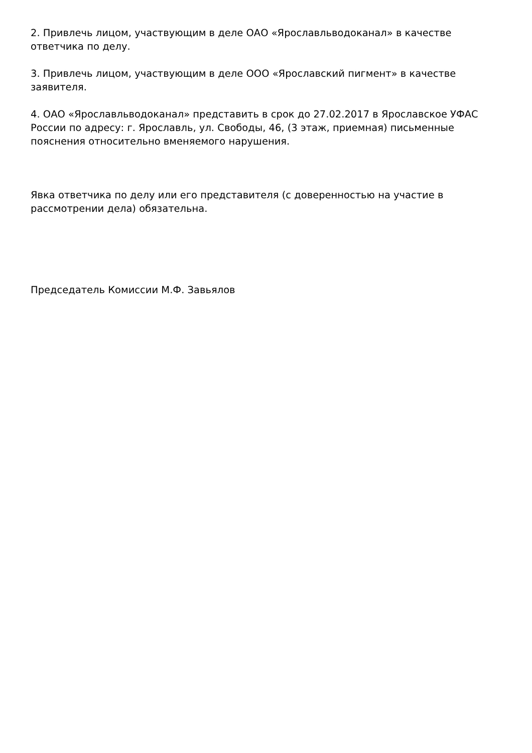2. Привлечь лицом, участвующим в деле ОАО «Ярославльводоканал» в качестве ответчика по делу.
3. Привлечь лицом, участвующим в деле ООО «Ярославский пигмент» в качестве заявителя.
4. ОАО «Ярославльводоканал» представить в срок до 27.02.2017 в Ярославское УФАС России по адресу: г. Ярославль, ул. Свободы, 46, (3 этаж, приемная) письменные пояснения относительно вменяемого нарушения.
Явка ответчика по делу или его представителя (с доверенностью на участие в рассмотрении дела) обязательна.
Председатель Комиссии М.Ф. Завьялов